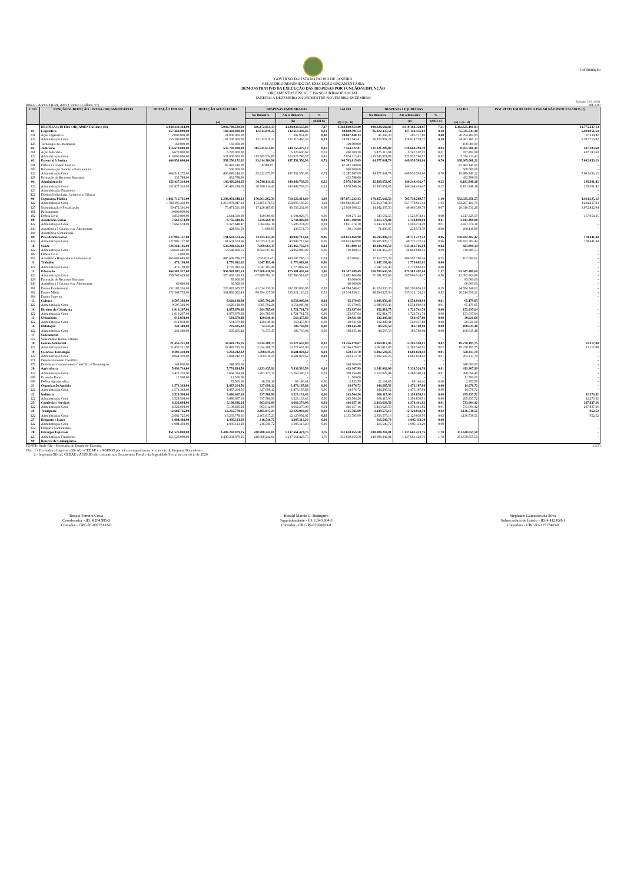Continuação
GOVERNO DO ESTADO DO RIO DE JANEIRO
RELATÓRIO RESUMIDO DA EXECUÇÃO ORÇAMENTÁRIA
DEMONSTRATIVO DA EXECUÇÃO DAS DESPESAS POR FUNÇÃO/SUBFUNÇÃO
ORÇAMENTOS FISCAL E DA SEGURIDADE SOCIAL
JANEIRO A DEZEMBRO 2020/BIMESTRE NOVEMBRO-DEZEMBRO
Emissão: 22/01/2021
RREO - Anexo 2 (LRF, Art 52, inciso II, alínea "c") R$ 1,00
| COD | FUNÇÃO/SUBFUNÇÃO - INTRA-ORÇAMENTÁRIAS | DOTAÇÃO INICIAL | DOTAÇÃO ATUALIZADA (a) | DESPESAS EMPENHADAS | | | SALDO (c) = (a - b) | DESPESAS LIQUIDADAS | | | SALDO (e) = (a - d) | INSCRITAS EM RESTOS A PAGAR NÃO PROCESSADOS (f) |
| --- | --- | --- | --- | --- | --- | --- | --- | --- | --- | --- | --- | --- |
| | | | | No Bimestre | Até o Bimestre | % | | No Bimestre | Até o Bimestre | % | | |
| | | | | | (b) | (b/III b) | | | (d) | (d/III d) | | |
| | DESPESAS (INTRA-ORÇAMENTÁRIAS) (II) | 6.040.339.444,00 | 5.992.789.520,60 | 826.472.854,13 | 4.628.939.565,80 | 7,17 | 1.363.849.954,80 | 980.628.682,82 | 4.610.164.328,67 | 7,21 | 1.382.625.191,93 | 18.775.237,13 |
| 01 | Legislativa | 157.460.000,00 | 182.460.000,00 | 12.013.819,22 | 132.619.408,46 | 0,21 | 49.840.591,54 | 26.922.337,54 | 127.124.456,82 | 0,20 | 55.335.543,18 | 5.494.951,64 |
| 031 | Ação Legislativa | 2.000.000,00 | 21.000.000,00 | - | 302.951,87 | 0,00 | 20.697.048,13 | 45.345,30 | 205.717,05 | 0,00 | 20.794.282,95 | 97.234,82 |
| 122 | Administração Geral | 155.300.000,00 | 161.300.000,00 | 12.013.819,22 | 132.316.456,59 | 0,21 | 28.983.543,41 | 26.876.992,24 | 126.918.739,77 | 0,20 | 34.381.260,23 | 5.397.716,82 |
| 126 | Tecnologia da Informação | 160.000,00 | 160.000,00 | - | - | - | 160.000,00 | - | - | - | 160.000,00 | - |
| 02 | Judiciária | 616.670.000,00 | 537.720.000,00 | 115.745.974,85 | 530.155.477,19 | 0,82 | 7.564.522,81 | 121.221.289,89 | 529.668.293,59 | 0,83 | 8.051.706,41 | 487.183,60 |
| 061 | Ação Judiciária | 6.670.000,00 | 6.720.000,00 | - | 6.229.690,62 | 0,01 | 490.309,38 | 5.475.315,04 | 5.742.507,02 | 0,01 | 977.492,98 | 487.183,60 |
| 122 | Administração Geral | 610.000.000,00 | 531.000.000,00 | 115.745.974,85 | 523.925.786,57 | 0,81 | 7.074.213,43 | 115.745.974,85 | 523.925.786,57 | 0,82 | 7.074.213,43 | - |
| 03 | Essencial à Justiça | 404.851.060,00 | 558.256.172,02 | 23.614.384,96 | 457.552.556,93 | 0,71 | 100.703.615,09 | 84.377.041,78 | 449.950.503,80 | 0,70 | 108.305.668,22 | 7.602.053,13 |
| 091 | Defesa da Ordem Jurídica | - | 87.483.140,00 | (8.289,01) | - | - | 87.483.140,00 | - | - | - | 87.483.140,00 | - |
| 092 | Representação Judicial e Extrajudicial | - | 500.000,00 | - | - | - | 500.000,00 | - | - | - | 500.000,00 | - |
| 122 | Administração Geral | 404.518.272,00 | 469.840.244,02 | 23.622.673,97 | 457.552.556,93 | 0,71 | 12.287.687,09 | 84.377.041,78 | 449.950.503,80 | 0,70 | 19.889.740,22 | 7.602.053,13 |
| 128 | Formação de Recursos Humanos | 332.788,00 | 432.788,00 | - | - | - | 432.788,00 | - | - | - | 432.788,00 | - |
| 04 | Administração | 152.427.310,00 | 146.426.284,65 | 30.748.114,42 | 140.449.738,29 | 0,22 | 5.976.546,36 | 32.890.652,05 | 140.244.436,47 | 0,22 | 6.181.848,18 | 205.301,82 |
| 122 | Administração Geral | 152.427.310,00 | 146.426.284,65 | 30.748.114,42 | 140.449.738,29 | 0,22 | 5.976.546,36 | 32.890.652,05 | 140.244.436,47 | 0,22 | 6.181.848,18 | 205.301,82 |
| 123 | Administração Financeira | - | - | - | - | - | - | - | - | - | - | - |
| 422 | Direitos Individuais, Coletivos e Difusos | - | - | - | - | - | - | - | - | - | - | - |
| 06 | Segurança Pública | 1.861.716.731,00 | 1.298.093.648,12 | 170.661.262,34 | 710.222.414,69 | 1,10 | 587.871.233,43 | 179.855.642,50 | 705.758.289,57 | 1,10 | 592.335.358,55 | 4.464.125,12 |
| 122 | Administração Geral | 1.788.395.430,00 | 1.219.978.047,12 | 153.105.076,51 | 658.995.183,25 | 1,02 | 560.982.863,87 | 165.163.744,38 | 657.770.945,42 | 1,03 | 562.207.101,70 | 1.224.237,83 |
| 125 | Normatização e Fiscalização | 59.471.301,00 | 75.471.301,00 | 17.126.185,83 | 49.533.202,68 | 0,08 | 25.938.098,32 | 14.142.305,56 | 46.460.369,74 | 0,07 | 29.010.931,26 | 3.072.832,94 |
| 181 | Policiamento | 10.000.000,00 | - | - | - | - | - | - | - | - | - | - |
| 182 | Defesa Civil | 3.850.000,00 | 2.644.300,00 | 430.000,00 | 1.694.028,76 | 0,00 | 950.271,24 | 549.592,56 | 1.526.974,41 | 0,00 | 1.117.325,59 | 167.054,35 |
| 08 | Assistência Social | 7.662.574,00 | 8.756.340,06 | 1.136.669,11 | 5.744.849,08 | 0,01 | 3.011.490,98 | 1.315.178,84 | 5.744.849,08 | 0,01 | 3.011.490,98 | - |
| 122 | Administração Geral | 7.662.574,00 | 8.327.648,47 | 1.064.862,16 | 5.506.274,29 | 0,01 | 2.821.374,18 | 1.243.371,89 | 5.506.274,29 | 0,01 | 2.821.374,18 | - |
| 243 | Assistência à Criança e ao Adolescente | - | 428.691,59 | 71.806,95 | 238.574,79 | 0,00 | 190.116,80 | 71.806,95 | 238.574,79 | 0,00 | 190.116,80 | - |
| 244 | Assistência Comunitária | - | - | - | - | - | - | - | - | - | - | - |
| 09 | Previdência Social | 327.985.137,00 | 191.603.574,66 | 12.035.115,41 | 40.949.713,68 | 0,06 | 150.653.860,98 | 36.595.809,10 | 40.771.272,24 | 0,06 | 150.832.302,42 | 178.441,44 |
| 122 | Administração Geral | 327.985.137,00 | 191.603.574,66 | 12.035.115,41 | 40.949.713,68 | 0,06 | 150.653.860,98 | 36.595.809,10 | 40.771.272,24 | 0,06 | 150.832.302,42 | 178.441,44 |
| 10 | Saúde | 724.264.166,00 | 536.288.656,32 | 7.909.664,35 | 535.466.766,18 | 0,83 | 821.890,14 | 40.144.236,59 | 535.466.766,18 | 0,84 | 821.890,14 | - |
| 122 | Administração Geral | 58.649.481,00 | 55.588.869,55 | 8.664.697,82 | 54.868.980,02 | 0,09 | 719.889,53 | 12.331.463,20 | 54.868.980,02 | 0,09 | 719.889,53 | - |
| 182 | Defesa Civil | 5.000,00 | - | - | - | - | - | - | - | - | - | - |
| 302 | Assistência Hospitalar e Ambulatorial | 665.609.685,00 | 480.699.786,77 | (755.033,47) | 480.597.786,16 | 0,74 | 102.000,61 | 27.812.773,39 | 480.597.786,16 | 0,75 | 102.000,61 | - |
| 11 | Trabalho | 476.199,00 | 1.770.082,62 | 1.047.193,46 | 1.770.082,62 | 0,00 | - | 1.047.193,46 | 1.770.082,62 | 0,00 | - | - |
| 122 | Administração Geral | 476.199,00 | 1.770.082,62 | 1.047.193,46 | 1.770.082,62 | 0,00 | - | 1.047.193,46 | 1.770.082,62 | 0,00 | - | - |
| 12 | Educação | 864.581.517,00 | 958.928.987,33 | 197.508.438,99 | 875.581.497,64 | 1,36 | 83.347.489,69 | 200.700.630,55 | 875.581.497,64 | 1,37 | 83.347.489,69 | - |
| 122 | Administração Geral | 359.767.429,00 | 370.062.319,33 | 67.889.781,13 | 357.969.514,47 | 0,55 | 12.092.804,86 | 71.081.972,69 | 357.969.514,47 | 0,56 | 12.092.804,86 | - |
| 128 | Formação de Recursos Humanos | - | 85.000,00 | - | - | - | 85.000,00 | - | - | - | 85.000,00 | - |
| 243 | Assistência à Criança e ao Adolescente | 60.000,00 | 60.000,00 | - | - | - | 60.000,00 | - | - | - | 60.000,00 | - |
| 361 | Ensino Fundamental | 132.185.336,00 | 226.885.605,57 | 41.024.330,30 | 182.290.856,95 | 0,28 | 44.594.748,62 | 41.024.330,30 | 182.290.856,95 | 0,29 | 44.594.748,62 | - |
| 362 | Ensino Médio | 372.568.752,00 | 361.836.062,43 | 88.594.327,56 | 335.321.126,22 | 0,52 | 26.514.936,21 | 88.594.327,56 | 335.321.126,22 | 0,52 | 26.514.936,21 | - |
| 364 | Ensino Superior | - | - | - | - | - | - | - | - | - | - | - |
| 13 | Cultura | 9.507.302,00 | 8.620.128,99 | 1.985.792,26 | 8.554.949,94 | 0,01 | 65.179,05 | 1.986.056,46 | 8.554.949,94 | 0,01 | 65.179,05 | - |
| 122 | Administração Geral | 9.507.302,00 | 8.620.128,99 | 1.985.792,26 | 8.554.949,94 | 0,01 | 65.179,05 | 1.986.056,46 | 8.554.949,94 | 0,01 | 65.179,05 | - |
| 14 | Direitos da Cidadania | 1.010.267,00 | 1.875.679,38 | 264.785,00 | 1.721.741,74 | 0,00 | 153.937,64 | 452.814,75 | 1.721.741,74 | 0,00 | 153.937,64 | - |
| 122 | Administração Geral | 1.010.267,00 | 1.875.679,38 | 264.785,00 | 1.721.741,74 | 0,00 | 153.937,64 | 452.814,75 | 1.721.741,74 | 0,00 | 153.937,64 | - |
| 15 | Urbanismo | 612.858,00 | 581.379,48 | 129.040,44 | 560.457,80 | 0,00 | 20.921,68 | 132.340,44 | 560.457,80 | 0,00 | 20.921,68 | - |
| 122 | Administração Geral | 612.858,00 | 581.379,48 | 129.040,44 | 560.457,80 | 0,00 | 20.921,68 | 132.340,44 | 560.457,80 | 0,00 | 20.921,68 | - |
| 16 | Habitação | 241.380,00 | 295.405,42 | 74.537,47 | 186.769,94 | 0,00 | 108.635,48 | 84.597,59 | 186.769,94 | 0,00 | 108.635,48 | - |
| 122 | Administração Geral | 241.380,00 | 295.405,42 | 74.537,47 | 186.769,94 | 0,00 | 108.635,48 | 84.597,59 | 186.769,94 | 0,00 | 108.635,48 | - |
| 17 | Saneamento | - | - | - | - | - | - | - | - | - | - | - |
| 512 | Saneamento Básico Urbano | - | - | - | - | - | - | - | - | - | - | - |
| 18 | Gestão Ambiental | 21.455.221,00 | 32.483.735,76 | 2.934.208,75 | 13.227.657,09 | 0,02 | 19.256.078,67 | 3.060.817,05 | 13.205.540,01 | 0,02 | 19.278.195,75 | 22.117,08 |
| 122 | Administração Geral | 21.455.221,00 | 32.483.735,76 | 2.934.208,75 | 13.227.657,09 | 0,02 | 19.256.078,67 | 3.060.817,05 | 13.205.540,01 | 0,02 | 19.278.195,75 | 22.117,08 |
| 19 | Ciência e Tecnologia | 9.292.339,00 | 9.232.242,32 | 1.700.619,21 | 8.681.828,62 | 0,01 | 550.413,70 | 1.892.593,25 | 8.681.828,62 | 0,01 | 550.413,70 | - |
| 122 | Administração Geral | 8.944.339,00 | 8.884.242,32 | 1.700.619,21 | 8.681.828,62 | 0,01 | 202.413,70 | 1.892.593,25 | 8.681.828,62 | 0,01 | 202.413,70 | - |
| 571 | Desenvolvimento Científico | - | - | - | - | - | - | - | - | - | - | - |
| 573 | Difusão do Conhecimento Científico e Tecnológico | 348.000,00 | 348.000,00 | - | - | - | 348.000,00 | - | - | - | 348.000,00 | - |
| 20 | Agricultura | 5.490.710,00 | 5.751.834,58 | 1.223.435,92 | 5.338.526,59 | 0,01 | 413.307,99 | 1.242.063,09 | 5.338.526,59 | 0,01 | 413.307,99 | - |
| 122 | Administração Geral | 5.479.210,00 | 5.668.334,58 | 1.207.177,74 | 5.269.380,18 | 0,01 | 398.954,40 | 1.219.928,44 | 5.269.380,18 | 0,01 | 398.954,40 | - |
| 606 | Extensão Rural | 11.500,00 | 11.500,00 | - | - | - | 11.500,00 | - | - | - | 11.500,00 | - |
| 609 | Defesa Agropecuária | - | 72.000,00 | 16.258,18 | 69.146,41 | 0,00 | 2.853,59 | 22.134,65 | 69.146,41 | 0,00 | 2.853,59 | - |
| 21 | Organização Agrária | 1.571.343,00 | 1.487.264,56 | 327.698,12 | 1.473.187,84 | 0,00 | 14.076,72 | 344.285,52 | 1.473.187,84 | 0,00 | 14.076,72 | - |
| 122 | Administração Geral | 1.571.343,00 | 1.487.264,56 | 327.698,12 | 1.473.187,84 | 0,00 | 14.076,72 | 344.285,52 | 1.473.187,84 | 0,00 | 14.076,72 | - |
| 22 | Indústria | 3.528.508,00 | 3.486.697,63 | 937.586,90 | 3.223.133,43 | 0,00 | 263.564,20 | 908.115,90 | 3.190.859,91 | 0,00 | 295.837,72 | 32.273,52 |
| 122 | Administração Geral | 3.528.508,00 | 3.486.697,63 | 937.586,90 | 3.223.133,43 | 0,00 | 263.564,20 | 908.115,90 | 3.190.859,91 | 0,00 | 295.837,72 | 32.273,52 |
| 23 | Comércio e Serviços | 4.322.694,00 | 5.108.436,24 | 863.912,99 | 4.662.279,08 | 0,01 | 446.157,16 | 1.410.628,58 | 4.374.441,82 | 0,01 | 733.994,42 | 287.837,26 |
| 122 | Administração Geral | 4.322.694,00 | 5.108.436,24 | 863.912,99 | 4.662.279,08 | 0,01 | 446.157,16 | 1.410.628,58 | 4.374.441,82 | 0,01 | 733.994,42 | 287.837,26 |
| 26 | Transporte | 12.681.725,00 | 13.265.778,01 | 2.405.817,23 | 12.129.992,02 | 0,02 | 1.135.785,99 | 2.839.575,16 | 12.129.039,50 | 0,02 | 1.136.738,51 | 952,52 |
| 122 | Administração Geral | 12.681.725,00 | 13.265.778,01 | 2.405.817,23 | 12.129.992,02 | 0,02 | 1.135.785,99 | 2.839.575,16 | 12.129.039,50 | 0,02 | 1.136.738,51 | 952,52 |
| 27 | Desporto e Lazer | 1.004.403,00 | 1.005.113,20 | 216.540,72 | 1.005.113,20 | 0,00 | - | 216.540,72 | 1.005.113,20 | 0,00 | - | - |
| 122 | Administração Geral | 1.004.403,00 | 1.005.113,20 | 216.540,72 | 1.005.113,20 | 0,00 | - | 216.540,72 | 1.005.113,20 | 0,00 | - | - |
| 812 | Desporto Comunitário | - | - | - | - | - | - | - | - | - | - | - |
| 28 | Encargos Especiais | 851.526.000,00 | 1.489.292.079,25 | 240.988.242,01 | 1.137.661.423,75 | 1,76 | 351.630.655,50 | 240.988.242,01 | 1.137.661.423,75 | 1,78 | 351.630.655,50 | - |
| 123 | Administração Financeira | 851.526.000,00 | 1.489.292.079,25 | 240.988.242,01 | 1.137.661.423,75 | 1,76 | 351.630.655,50 | 240.988.242,01 | 1.137.661.423,75 | 1,78 | 351.630.655,50 | - |
| 99 | Reserva de Contingência | - | - | - | - | - | - | - | - | - | - | - |
FONTE: Siafe-Rio - Secretaria de Estado de Fazenda. (3/3)
Obs.: 1 - Excluídas a Imprensa Oficial, a CEDAE e a AGERIO por não se enquadrarem no conceito de Empresa Dependente.
2 - Imprensa Oficial, CEDAE e AGERIO não constam nos Orçamentos Fiscal e da Seguridade Social no exercício de 2020.
Renato Ferreira Costa
Coordenador - ID: 4.284.985-3
Contador - CRC-RJ-097281/O-6
Ronald Marcio G. Rodrigues
Superintendente - ID: 1.943.584-3
Contador - CRC-RJ-079208/O-8
Stephanie Guimarães da Silva
Subsecretária de Estado - ID: 4.412.059-1
Contadora - CRC-RJ-115174/O-0